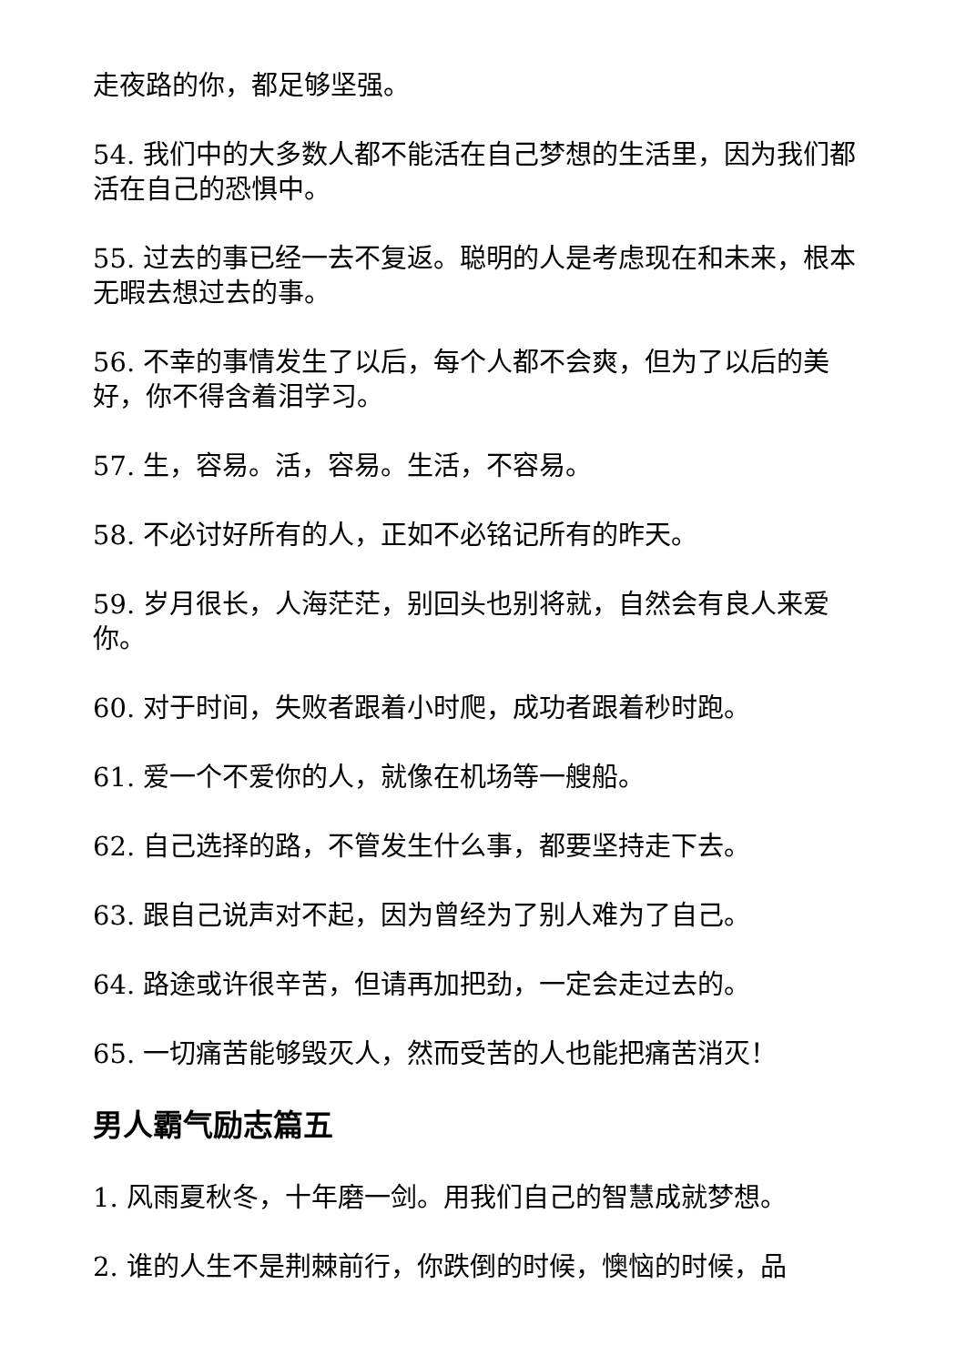走夜路的你，都足够坚强。
54. 我们中的大多数人都不能活在自己梦想的生活里，因为我们都活在自己的恐惧中。
55. 过去的事已经一去不复返。聪明的人是考虑现在和未来，根本无暇去想过去的事。
56. 不幸的事情发生了以后，每个人都不会爽，但为了以后的美好，你不得含着泪学习。
57. 生，容易。活，容易。生活，不容易。
58. 不必讨好所有的人，正如不必铭记所有的昨天。
59. 岁月很长，人海茫茫，别回头也别将就，自然会有良人来爱你。
60. 对于时间，失败者跟着小时爬，成功者跟着秒时跑。
61. 爱一个不爱你的人，就像在机场等一艘船。
62. 自己选择的路，不管发生什么事，都要坚持走下去。
63. 跟自己说声对不起，因为曾经为了别人难为了自己。
64. 路途或许很辛苦，但请再加把劲，一定会走过去的。
65. 一切痛苦能够毁灭人，然而受苦的人也能把痛苦消灭！
男人霸气励志篇五
1. 风雨夏秋冬，十年磨一剑。用我们自己的智慧成就梦想。
2. 谁的人生不是荆棘前行，你跌倒的时候，懊恼的时候，品